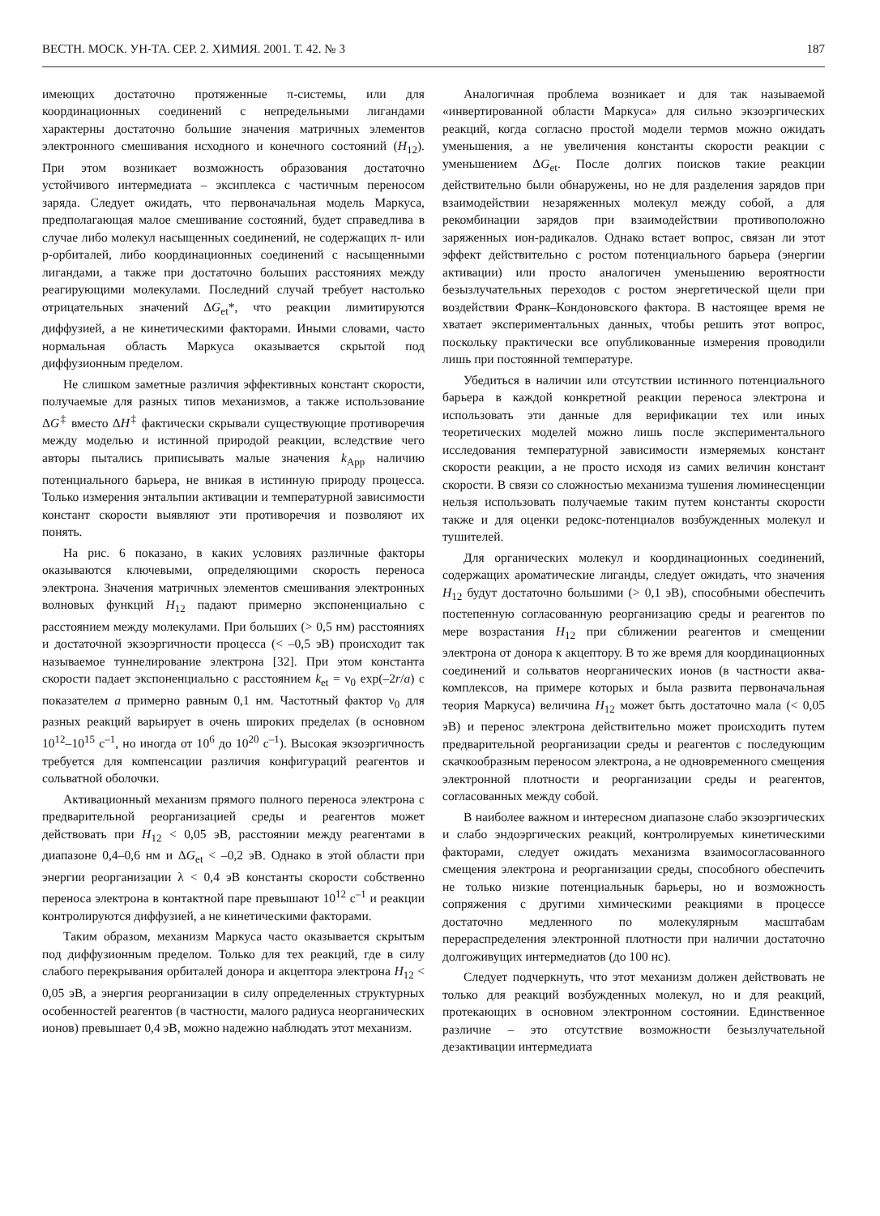ВЕСТН. МОСК. УН-ТА. СЕР. 2. ХИМИЯ. 2001. Т. 42. № 3 187
имеющих достаточно протяженные π-системы, или для координационных соединений с непредельными лигандами характерны достаточно большие значения матричных элементов электронного смешивания исходного и конечного состояний (H<sub>12</sub>). При этом возникает возможность образования достаточно устойчивого интермедиата – эксиплекса с частичным переносом заряда. Следует ожидать, что первоначальная модель Маркуса, предполагающая малое смешивание состояний, будет справедлива в случае либо молекул насыщенных соединений, не содержащих π- или p-орбиталей, либо координационных соединений с насыщенными лигандами, а также при достаточно больших расстояниях между реагирующими молекулами. Последний случай требует настолько отрицательных значений ΔG<sub>et</sub>*, что реакции лимитируются диффузией, а не кинетическими факторами. Иными словами, часто нормальная область Маркуса оказывается скрытой под диффузионным пределом.
Не слишком заметные различия эффективных констант скорости, получаемые для разных типов механизмов, а также использование ΔG<sup>‡</sup> вместо ΔH<sup>‡</sup> фактически скрывали существующие противоречия между моделью и истинной природой реакции, вследствие чего авторы пытались приписывать малые значения k<sub>App</sub> наличию потенциального барьера, не вникая в истинную природу процесса. Только измерения энтальпии активации и температурной зависимости констант скорости выявляют эти противоречия и позволяют их понять.
На рис. 6 показано, в каких условиях различные факторы оказываются ключевыми, определяющими скорость переноса электрона. Значения матричных элементов смешивания электронных волновых функций H<sub>12</sub> падают примерно экспоненциально с расстоянием между молекулами. При больших (> 0,5 нм) расстояниях и достаточной экзоэргичности процесса (< –0,5 эВ) происходит так называемое туннелирование электрона [32]. При этом константа скорости падает экспоненциально с расстоянием k<sub>et</sub> = ν<sub>0</sub> exp(–2r/a) с показателем a примерно равным 0,1 нм. Частотный фактор ν<sub>0</sub> для разных реакций варьирует в очень широких пределах (в основном 10<sup>12</sup>–10<sup>15</sup> с<sup>–1</sup>, но иногда от 10<sup>6</sup> до 10<sup>20</sup> с<sup>–1</sup>). Высокая экзоэргичность требуется для компенсации различия конфигураций реагентов и сольватной оболочки.
Активационный механизм прямого полного переноса электрона с предварительной реорганизацией среды и реагентов может действовать при H<sub>12</sub> < 0,05 эВ, расстоянии между реагентами в диапазоне 0,4–0,6 нм и ΔG<sub>et</sub> < –0,2 эВ. Однако в этой области при энергии реорганизации λ < 0,4 эВ константы скорости собственно переноса электрона в контактной паре превышают 10<sup>12</sup> с<sup>–1</sup> и реакции контролируются диффузией, а не кинетическими факторами.
Таким образом, механизм Маркуса часто оказывается скрытым под диффузионным пределом. Только для тех реакций, где в силу слабого перекрывания орбиталей донора и акцептора электрона H<sub>12</sub> < 0,05 эВ, а энергия реорганизации в силу определенных структурных особенностей реагентов (в частности, малого радиуса неорганических ионов) превышает 0,4 эВ, можно надежно наблюдать этот механизм.
Аналогичная проблема возникает и для так называемой «инвертированной области Маркуса» для сильно экзоэргических реакций, когда согласно простой модели термов можно ожидать уменьшения, а не увеличения константы скорости реакции с уменьшением ΔG<sub>et</sub>. После долгих поисков такие реакции действительно были обнаружены, но не для разделения зарядов при взаимодействии незаряженных молекул между собой, а для рекомбинации зарядов при взаимодействии противоположно заряженных ион-радикалов. Однако встает вопрос, связан ли этот эффект действительно с ростом потенциального барьера (энергии активации) или просто аналогичен уменьшению вероятности безызлучательных переходов с ростом энергетической щели при воздействии Франк–Кондоновского фактора. В настоящее время не хватает экспериментальных данных, чтобы решить этот вопрос, поскольку практически все опубликованные измерения проводили лишь при постоянной температуре.
Убедиться в наличии или отсутствии истинного потенциального барьера в каждой конкретной реакции переноса электрона и использовать эти данные для верификации тех или иных теоретических моделей можно лишь после экспериментального исследования температурной зависимости измеряемых констант скорости реакции, а не просто исходя из самих величин констант скорости. В связи со сложностью механизма тушения люминесценции нельзя использовать получаемые таким путем константы скорости также и для оценки редокс-потенциалов возбужденных молекул и тушителей.
Для органических молекул и координационных соединений, содержащих ароматические лиганды, следует ожидать, что значения H<sub>12</sub> будут достаточно большими (> 0,1 эВ), способными обеспечить постепенную согласованную реорганизацию среды и реагентов по мере возрастания H<sub>12</sub> при сближении реагентов и смещении электрона от донора к акцептору. В то же время для координационных соединений и сольватов неорганических ионов (в частности аква-комплексов, на примере которых и была развита первоначальная теория Маркуса) величина H<sub>12</sub> может быть достаточно мала (< 0,05 эВ) и перенос электрона действительно может происходить путем предварительной реорганизации среды и реагентов с последующим скачкообразным переносом электрона, а не одновременного смещения электронной плотности и реорганизации среды и реагентов, согласованных между собой.
В наиболее важном и интересном диапазоне слабо экзоэргических и слабо эндоэргических реакций, контролируемых кинетическими факторами, следует ожидать механизма взаимосогласованного смещения электрона и реорганизации среды, способного обеспечить не только низкие потенциальнык барьеры, но и возможность сопряжения с другими химическими реакциями в процессе достаточно медленного по молекулярным масштабам перераспределения электронной плотности при наличии достаточно долгоживущих интермедиатов (до 100 нс).
Следует подчеркнуть, что этот механизм должен действовать не только для реакций возбужденных молекул, но и для реакций, протекающих в основном электронном состоянии. Единственное различие – это отсутствие возможности безызлучательной дезактивации интермедиата